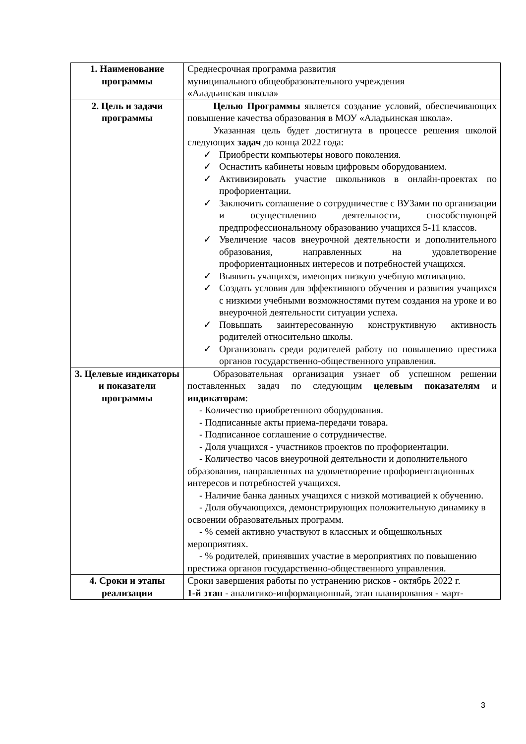| 1. Наименование программы | Среднесрочная программа развития муниципального общеобразовательного учреждения «Аладьинская школа» |
| 2. Цель и задачи программы | Целью Программы является создание условий, обеспечивающих повышение качества образования в МОУ «Аладьинская школа». Указанная цель будет достигнута в процессе решения школой следующих задач до конца 2022 года: ✓ Приобрести компьютеры нового поколения. ✓ Оснастить кабинеты новым цифровым оборудованием. ✓ Активизировать участие школьников в онлайн-проектах по профориентации. ✓ Заключить соглашение о сотрудничестве с ВУЗами по организации и осуществлению деятельности, способствующей предпрофессиональному образованию учащихся 5-11 классов. ✓ Увеличение часов внеурочной деятельности и дополнительного образования, направленных на удовлетворение профориентационных интересов и потребностей учащихся. ✓ Выявить учащихся, имеющих низкую учебную мотивацию. ✓ Создать условия для эффективного обучения и развития учащихся с низкими учебными возможностями путем создания на уроке и во внеурочной деятельности ситуации успеха. ✓ Повышать заинтересованную конструктивную активность родителей относительно школы. ✓ Организовать среди родителей работу по повышению престижа органов государственно-общественного управления. |
| 3. Целевые индикаторы и показатели программы | Образовательная организация узнает об успешном решении поставленных задач по следующим целевым показателям и индикаторам : - Количество приобретенного оборудования. - Подписанные акты приема-передачи товара. - Подписанное соглашение о сотрудничестве. - Доля учащихся - участников проектов по профориентации. - Количество часов внеурочной деятельности и дополнительного образования, направленных на удовлетворение профориентационных интересов и потребностей учащихся. - Наличие банка данных учащихся с низкой мотивацией к обучению. - Доля обучающихся, демонстрирующих положительную динамику в освоении образовательных программ. - % семей активно участвуют в классных и общешкольных мероприятиях. - % родителей, принявших участие в мероприятиях по повышению престижа органов государственно-общественного управления. |
| 4. Сроки и этапы реализации | Сроки завершения работы по устранению рисков - октябрь 2022 г. 1-й этап - аналитико-информационный, этап планирования - март- |
3